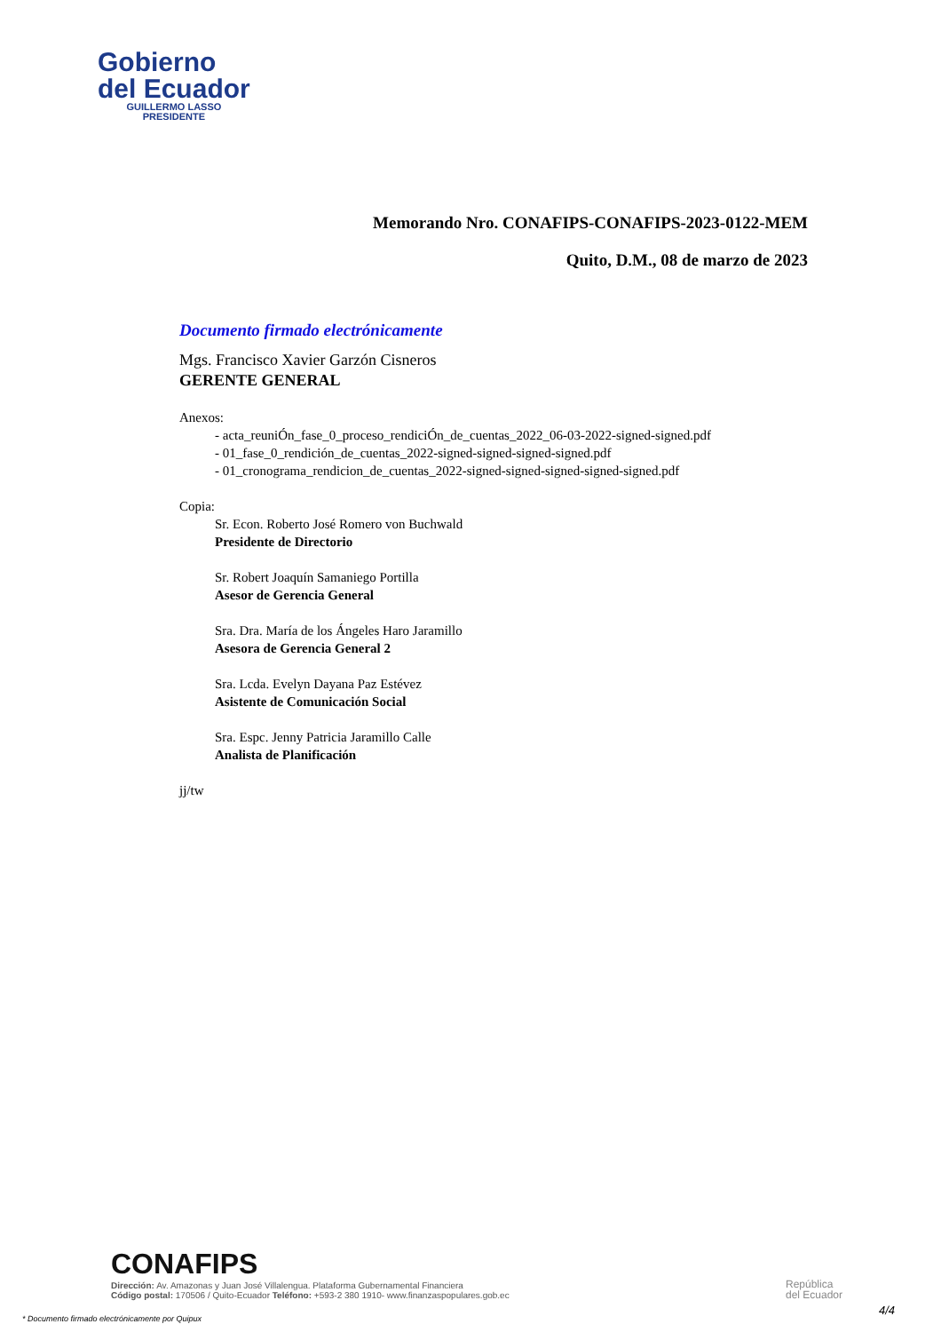Gobierno
del Ecuador
GUILLERMO LASSO
PRESIDENTE
Memorando Nro. CONAFIPS-CONAFIPS-2023-0122-MEM
Quito, D.M., 08 de marzo de 2023
Documento firmado electrónicamente
Mgs. Francisco Xavier Garzón Cisneros
GERENTE GENERAL
Anexos:
- acta_reuniÓn_fase_0_proceso_rendiciÓn_de_cuentas_2022_06-03-2022-signed-signed.pdf
- 01_fase_0_rendición_de_cuentas_2022-signed-signed-signed-signed.pdf
- 01_cronograma_rendicion_de_cuentas_2022-signed-signed-signed-signed-signed.pdf
Copia:
Sr. Econ. Roberto José Romero von Buchwald
Presidente de Directorio
Sr. Robert Joaquín Samaniego Portilla
Asesor de Gerencia General
Sra. Dra. María de los Ángeles Haro Jaramillo
Asesora de Gerencia General 2
Sra. Lcda. Evelyn Dayana Paz Estévez
Asistente de Comunicación Social
Sra. Espc. Jenny Patricia Jaramillo Calle
Analista de Planificación
jj/tw
CONAFIPS
Dirección: Av. Amazonas y Juan José Villalengua. Plataforma Gubernamental Financiera
Código postal: 170506 / Quito-Ecuador Teléfono: +593-2 380 1910- www.finanzaspopulares.gob.ec
República
del Ecuador
4/4
* Documento firmado electrónicamente por Quipux